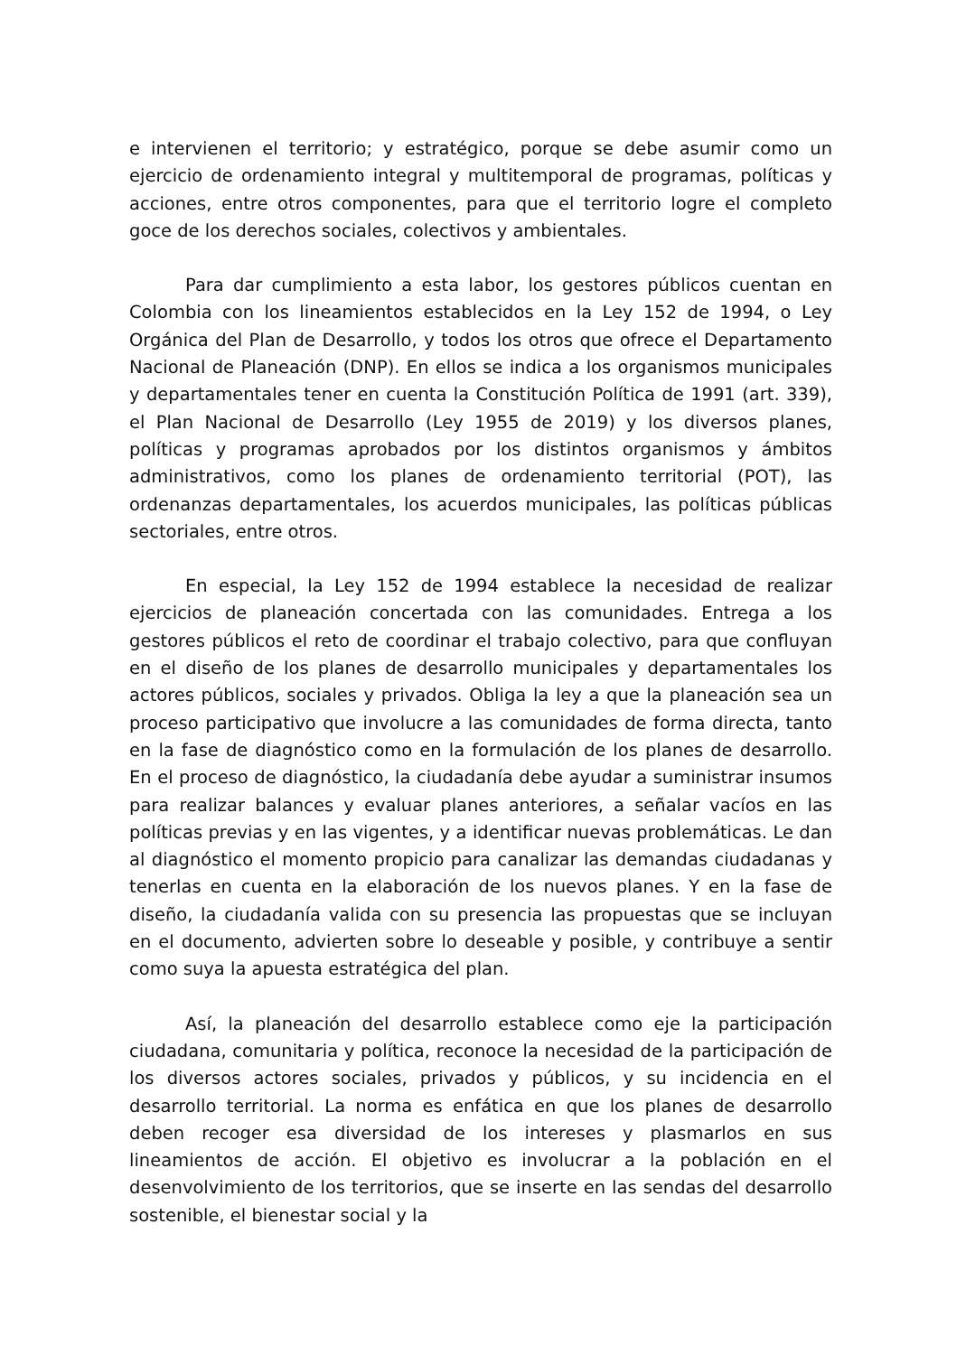e intervienen el territorio; y estratégico, porque se debe asumir como un ejercicio de ordenamiento integral y multitemporal de programas, políticas y acciones, entre otros componentes, para que el territorio logre el completo goce de los derechos sociales, colectivos y ambientales.
Para dar cumplimiento a esta labor, los gestores públicos cuentan en Colombia con los lineamientos establecidos en la Ley 152 de 1994, o Ley Orgánica del Plan de Desarrollo, y todos los otros que ofrece el Departamento Nacional de Planeación (DNP). En ellos se indica a los organismos municipales y departamentales tener en cuenta la Constitución Política de 1991 (art. 339), el Plan Nacional de Desarrollo (Ley 1955 de 2019) y los diversos planes, políticas y programas aprobados por los distintos organismos y ámbitos administrativos, como los planes de ordenamiento territorial (POT), las ordenanzas departamentales, los acuerdos municipales, las políticas públicas sectoriales, entre otros.
En especial, la Ley 152 de 1994 establece la necesidad de realizar ejercicios de planeación concertada con las comunidades. Entrega a los gestores públicos el reto de coordinar el trabajo colectivo, para que confluyan en el diseño de los planes de desarrollo municipales y departamentales los actores públicos, sociales y privados. Obliga la ley a que la planeación sea un proceso participativo que involucre a las comunidades de forma directa, tanto en la fase de diagnóstico como en la formulación de los planes de desarrollo. En el proceso de diagnóstico, la ciudadanía debe ayudar a suministrar insumos para realizar balances y evaluar planes anteriores, a señalar vacíos en las políticas previas y en las vigentes, y a identificar nuevas problemáticas. Le dan al diagnóstico el momento propicio para canalizar las demandas ciudadanas y tenerlas en cuenta en la elaboración de los nuevos planes. Y en la fase de diseño, la ciudadanía valida con su presencia las propuestas que se incluyan en el documento, advierten sobre lo deseable y posible, y contribuye a sentir como suya la apuesta estratégica del plan.
Así, la planeación del desarrollo establece como eje la participación ciudadana, comunitaria y política, reconoce la necesidad de la participación de los diversos actores sociales, privados y públicos, y su incidencia en el desarrollo territorial. La norma es enfática en que los planes de desarrollo deben recoger esa diversidad de los intereses y plasmarlos en sus lineamientos de acción. El objetivo es involucrar a la población en el desenvolvimiento de los territorios, que se inserte en las sendas del desarrollo sostenible, el bienestar social y la